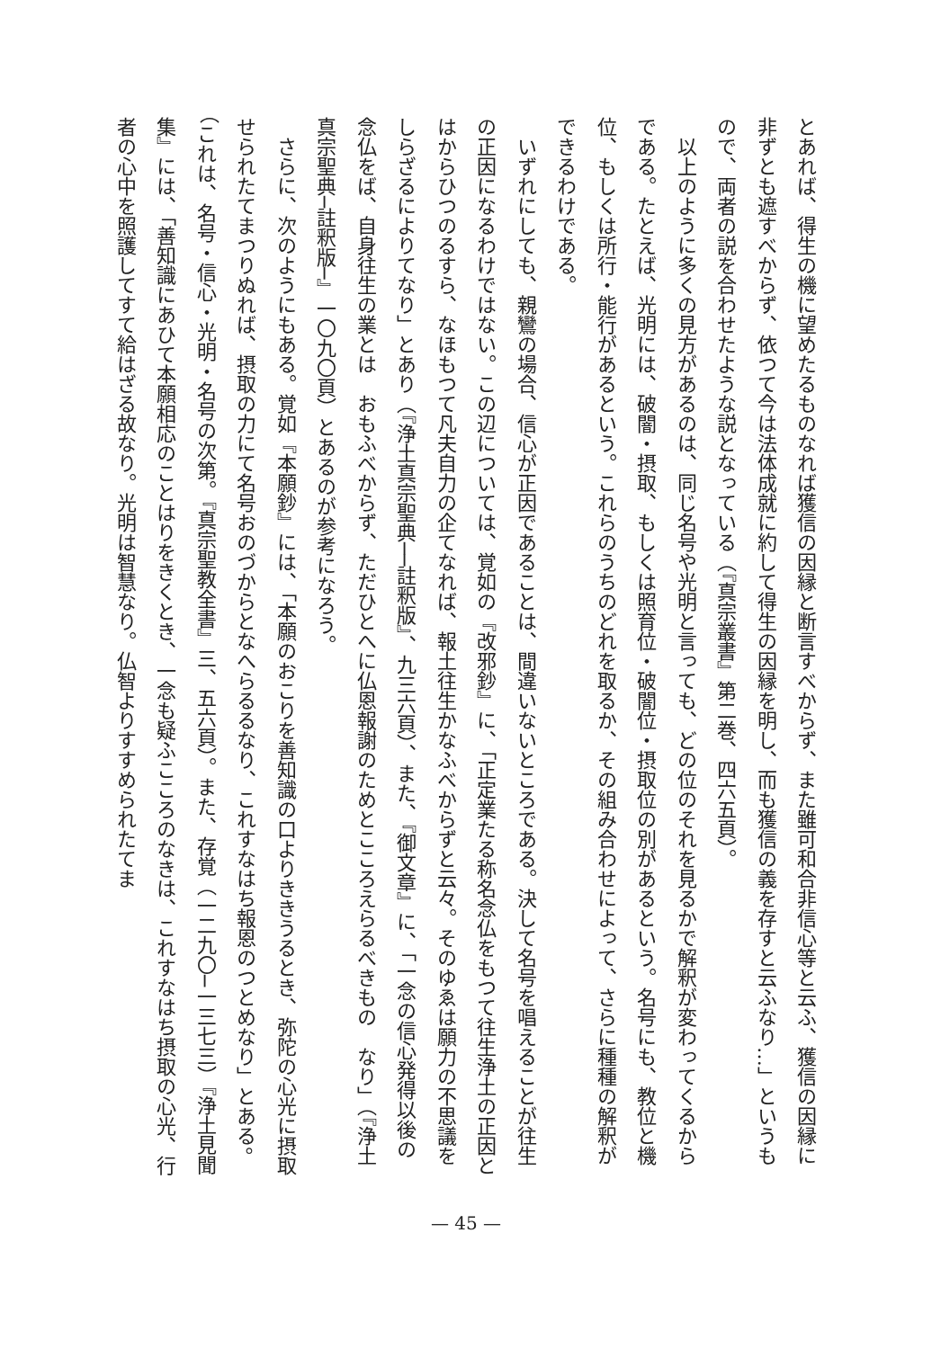とあれば、得生の機に望めたるものなれば獲信の因縁と断言すべからず、また雖可和合非信心等と云ふ、獲信の因縁に非ずとも遮すべからず、依つて今は法体成就に約して得生の因縁を明し、而も獲信の義を存すと云ふなり…」というもので、両者の説を合わせたような説となっている（『真宗叢書』第二巻、四六五頁）。
　以上のように多くの見方があるのは、同じ名号や光明と言っても、どの位のそれを見るかで解釈が変わってくるからである。たとえば、光明には、破闇・摂取、もしくは照育位・破闇位・摂取位の別があるという。名号にも、教位と機位、もしくは所行・能行があるという。これらのうちのどれを取るか、その組み合わせによって、さらに種種の解釈ができるわけである。
　いずれにしても、親鸞の場合、信心が正因であることは、間違いないところである。決して名号を唱えることが往生の正因になるわけではない。この辺については、覚如の『改邪鈔』に、「正定業たる称名念仏をもつて往生浄土の正因とはからひつのるすら、なほもつて凡夫自力の企てなれば、報土往生かなふべからずと云々。そのゆゑは願力の不思議をしらざるによりてなり」とあり（『浄土真宗聖典──註釈版』、九三六頁）、また、『御文章』に、「一念の信心発得以後の念仏をば、自身往生の業とは　おもふべからず、ただひとへに仏恩報謝のためとこころえらるべきもの　なり」（『浄土真宗聖典─註釈版─』一〇九〇頁）とあるのが参考になろう。
　さらに、次のようにもある。覚如『本願鈔』には、「本願のおこりを善知識の口よりききうるとき、弥陀の心光に摂取せられたてまつりぬれば、摂取の力にて名号おのづからとなへらるるなり、これすなはち報恩のつとめなり」とある。（これは、名号・信心・光明・名号の次第。『真宗聖教全書』三、五六頁）。また、存覚（一二九〇─一三七三）『浄土見聞集』には、「善知識にあひて本願相応のことはりをきくとき、一念も疑ふこころのなきは、これすなはち摂取の心光、行者の心中を照護してすて給はざる故なり。光明は智慧なり。仏智よりすすめられたてま
— 45 —